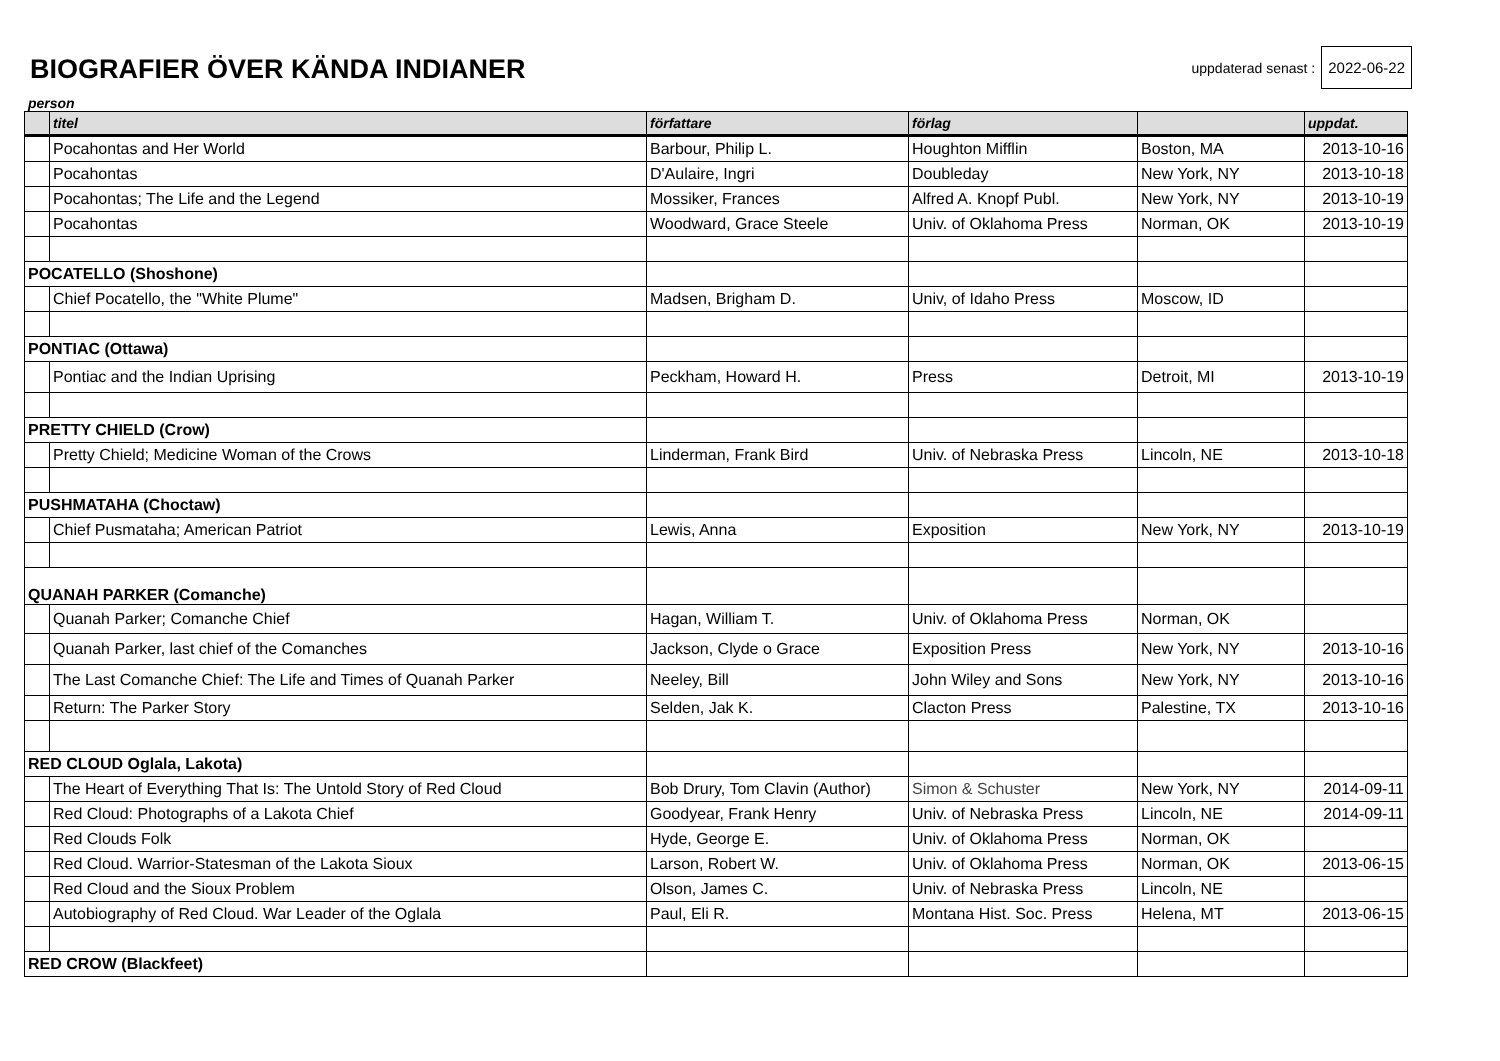BIOGRAFIER ÖVER KÄNDA INDIANER
uppdaterad senast : 2022-06-22
person
| | titel | författare | förlag | | uppdat. |
| --- | --- | --- | --- | --- | --- |
| | Pocahontas and Her World | Barbour, Philip L. | Houghton Mifflin | Boston, MA | 2013-10-16 |
| | Pocahontas | D'Aulaire, Ingri | Doubleday | New York, NY | 2013-10-18 |
| | Pocahontas; The Life and the Legend | Mossiker, Frances | Alfred A. Knopf Publ. | New York, NY | 2013-10-19 |
| | Pocahontas | Woodward, Grace Steele | Univ. of Oklahoma Press | Norman, OK | 2013-10-19 |
| POCATELLO (Shoshone) | | | | | |
| | Chief Pocatello, the "White Plume" | Madsen, Brigham D. | Univ, of Idaho Press | Moscow, ID | |
| PONTIAC (Ottawa) | | | | | |
| | Pontiac and the Indian Uprising | Peckham, Howard H. | Press | Detroit, MI | 2013-10-19 |
| PRETTY CHIELD (Crow) | | | | | |
| | Pretty Chield; Medicine Woman of the Crows | Linderman, Frank Bird | Univ. of Nebraska Press | Lincoln, NE | 2013-10-18 |
| PUSHMATAHA (Choctaw) | | | | | |
| | Chief Pusmataha; American Patriot | Lewis, Anna | Exposition | New York, NY | 2013-10-19 |
| QUANAH PARKER (Comanche) | | | | | |
| | Quanah Parker; Comanche Chief | Hagan, William T. | Univ. of Oklahoma Press | Norman, OK | |
| | Quanah Parker, last chief of the Comanches | Jackson, Clyde o Grace | Exposition Press | New York, NY | 2013-10-16 |
| | The Last Comanche Chief: The Life and Times of Quanah Parker | Neeley, Bill | John Wiley and Sons | New York, NY | 2013-10-16 |
| | Return: The Parker Story | Selden, Jak K. | Clacton Press | Palestine, TX | 2013-10-16 |
| RED CLOUD Oglala, Lakota) | | | | | |
| | The Heart of Everything That Is: The Untold Story of Red Cloud | Bob Drury, Tom Clavin (Author) | Simon & Schuster | New York, NY | 2014-09-11 |
| | Red Cloud: Photographs of a Lakota Chief | Goodyear, Frank Henry | Univ. of Nebraska Press | Lincoln, NE | 2014-09-11 |
| | Red Clouds Folk | Hyde, George E. | Univ. of Oklahoma Press | Norman, OK | |
| | Red Cloud. Warrior-Statesman of the Lakota Sioux | Larson, Robert W. | Univ. of Oklahoma Press | Norman, OK | 2013-06-15 |
| | Red Cloud and the Sioux Problem | Olson, James C. | Univ. of Nebraska Press | Lincoln, NE | |
| | Autobiography of Red Cloud. War Leader of the Oglala | Paul, Eli R. | Montana Hist. Soc. Press | Helena, MT | 2013-06-15 |
| RED CROW (Blackfeet) | | | | | |